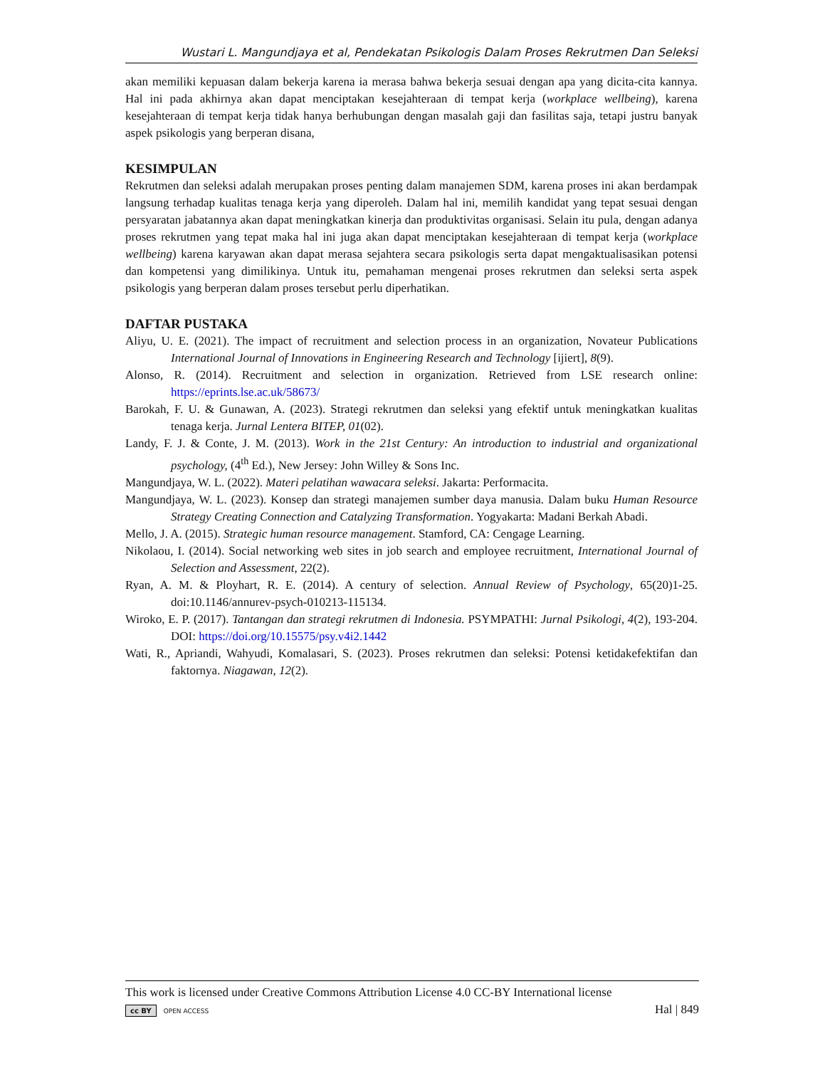Wustari L. Mangundjaya et al, Pendekatan Psikologis Dalam Proses Rekrutmen Dan Seleksi
akan memiliki kepuasan dalam bekerja karena ia merasa bahwa bekerja sesuai dengan apa yang dicita-cita kannya. Hal ini pada akhirnya akan dapat menciptakan kesejahteraan di tempat kerja (workplace wellbeing), karena kesejahteraan di tempat kerja tidak hanya berhubungan dengan masalah gaji dan fasilitas saja, tetapi justru banyak aspek psikologis yang berperan disana,
KESIMPULAN
Rekrutmen dan seleksi adalah merupakan proses penting dalam manajemen SDM, karena proses ini akan berdampak langsung terhadap kualitas tenaga kerja yang diperoleh. Dalam hal ini, memilih kandidat yang tepat sesuai dengan persyaratan jabatannya akan dapat meningkatkan kinerja dan produktivitas organisasi. Selain itu pula, dengan adanya proses rekrutmen yang tepat maka hal ini juga akan dapat menciptakan kesejahteraan di tempat kerja (workplace wellbeing) karena karyawan akan dapat merasa sejahtera secara psikologis serta dapat mengaktualisasikan potensi dan kompetensi yang dimilikinya. Untuk itu, pemahaman mengenai proses rekrutmen dan seleksi serta aspek psikologis yang berperan dalam proses tersebut perlu diperhatikan.
DAFTAR PUSTAKA
Aliyu, U. E. (2021). The impact of recruitment and selection process in an organization, Novateur Publications International Journal of Innovations in Engineering Research and Technology [ijiert], 8(9).
Alonso, R. (2014). Recruitment and selection in organization. Retrieved from LSE research online: https://eprints.lse.ac.uk/58673/
Barokah, F. U. & Gunawan, A. (2023). Strategi rekrutmen dan seleksi yang efektif untuk meningkatkan kualitas tenaga kerja. Jurnal Lentera BITEP, 01(02).
Landy, F. J. & Conte, J. M. (2013). Work in the 21st Century: An introduction to industrial and organizational psychology, (4<sup>th</sup> Ed.), New Jersey: John Willey & Sons Inc.
Mangundjaya, W. L. (2022). Materi pelatihan wawacara seleksi. Jakarta: Performacita.
Mangundjaya, W. L. (2023). Konsep dan strategi manajemen sumber daya manusia. Dalam buku Human Resource Strategy Creating Connection and Catalyzing Transformation. Yogyakarta: Madani Berkah Abadi.
Mello, J. A. (2015). Strategic human resource management. Stamford, CA: Cengage Learning.
Nikolaou, I. (2014). Social networking web sites in job search and employee recruitment, International Journal of Selection and Assessment, 22(2).
Ryan, A. M. & Ployhart, R. E. (2014). A century of selection. Annual Review of Psychology, 65(20)1-25. doi:10.1146/annurev-psych-010213-115134.
Wiroko, E. P. (2017). Tantangan dan strategi rekrutmen di Indonesia. PSYMPATHI: Jurnal Psikologi, 4(2), 193-204. DOI: https://doi.org/10.15575/psy.v4i2.1442
Wati, R., Apriandi, Wahyudi, Komalasari, S. (2023). Proses rekrutmen dan seleksi: Potensi ketidakefektifan dan faktornya. Niagawan, 12(2).
This work is licensed under Creative Commons Attribution License 4.0 CC-BY International license
cc BY OPEN ACCESS
Hal | 849